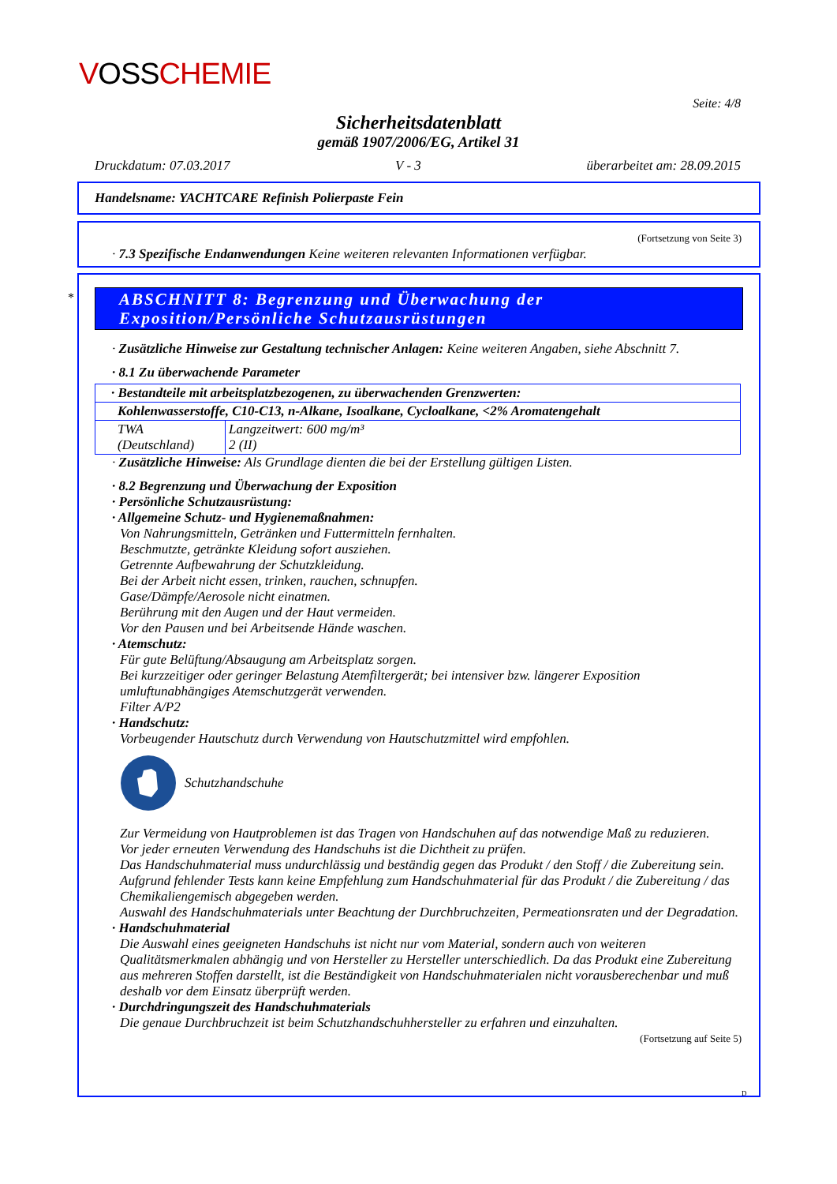VOSSCHEMIE
Seite: 4/8
Sicherheitsdatenblatt
gemäß 1907/2006/EG, Artikel 31
Druckdatum: 07.03.2017 V - 3 überarbeitet am: 28.09.2015
Handelsname: YACHTCARE Refinish Polierpaste Fein
(Fortsetzung von Seite 3)
· 7.3 Spezifische Endanwendungen Keine weiteren relevanten Informationen verfügbar.
*
ABSCHNITT 8: Begrenzung und Überwachung der Exposition/Persönliche Schutzausrüstungen
· Zusätzliche Hinweise zur Gestaltung technischer Anlagen: Keine weiteren Angaben, siehe Abschnitt 7.
· 8.1 Zu überwachende Parameter
| · Bestandteile mit arbeitsplatzbezogenen, zu überwachenden Grenzwerten: | |
| Kohlenwasserstoffe, C10-C13, n-Alkane, Isoalkane, Cycloalkane, <2% Aromatengehalt | |
| TWA (Deutschland) | Langzeitwert: 600 mg/m³ 2 (II) |
· Zusätzliche Hinweise: Als Grundlage dienten die bei der Erstellung gültigen Listen.
· 8.2 Begrenzung und Überwachung der Exposition
· Persönliche Schutzausrüstung:
· Allgemeine Schutz- und Hygienemaßnahmen:
Von Nahrungsmitteln, Getränken und Futtermitteln fernhalten.
Beschmutzte, getränkte Kleidung sofort ausziehen.
Getrennte Aufbewahrung der Schutzkleidung.
Bei der Arbeit nicht essen, trinken, rauchen, schnupfen.
Gase/Dämpfe/Aerosole nicht einatmen.
Berührung mit den Augen und der Haut vermeiden.
Vor den Pausen und bei Arbeitsende Hände waschen.
· Atemschutz:
Für gute Belüftung/Absaugung am Arbeitsplatz sorgen.
Bei kurzzeitiger oder geringer Belastung Atemfiltergerät; bei intensiver bzw. längerer Exposition umluftunabhängiges Atemschutzgerät verwenden.
Filter A/P2
· Handschutz:
Vorbeugender Hautschutz durch Verwendung von Hautschutzmittel wird empfohlen.
Schutzhandschuhe
Zur Vermeidung von Hautproblemen ist das Tragen von Handschuhen auf das notwendige Maß zu reduzieren.
Vor jeder erneuten Verwendung des Handschuhs ist die Dichtheit zu prüfen.
Das Handschuhmaterial muss undurchlässig und beständig gegen das Produkt / den Stoff / die Zubereitung sein.
Aufgrund fehlender Tests kann keine Empfehlung zum Handschuhmaterial für das Produkt / die Zubereitung / das Chemikaliengemisch abgegeben werden.
Auswahl des Handschuhmaterials unter Beachtung der Durchbruchzeiten, Permeationsraten und der Degradation.
· Handschuhmaterial
Die Auswahl eines geeigneten Handschuhs ist nicht nur vom Material, sondern auch von weiteren Qualitätsmerkmalen abhängig und von Hersteller zu Hersteller unterschiedlich. Da das Produkt eine Zubereitung aus mehreren Stoffen darstellt, ist die Beständigkeit von Handschuhmaterialen nicht vorausberechenbar und muß deshalb vor dem Einsatz überprüft werden.
· Durchdringungszeit des Handschuhmaterials
Die genaue Durchbruchzeit ist beim Schutzhandschuhhersteller zu erfahren und einzuhalten.
(Fortsetzung auf Seite 5)
D